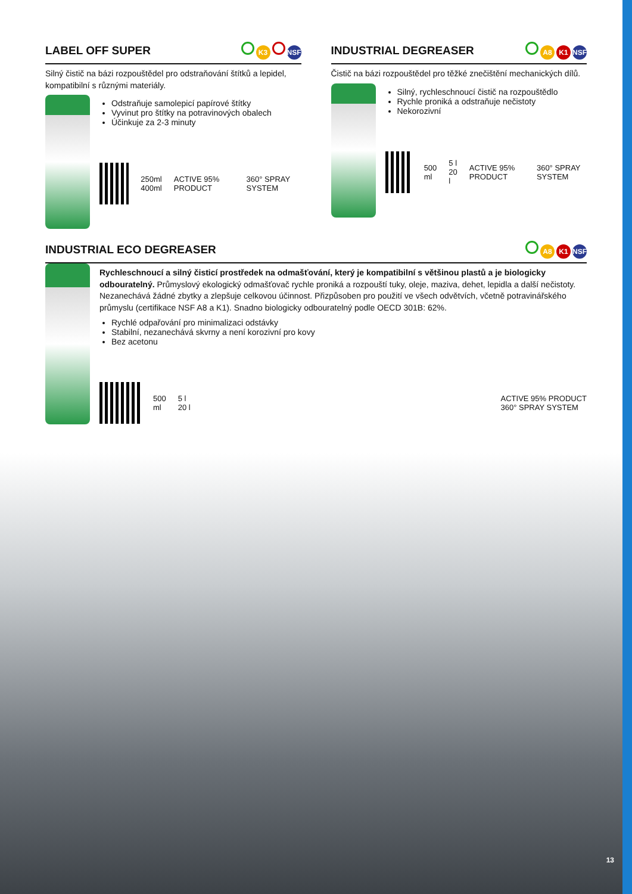LABEL OFF SUPER K3 NSF
Silný čistič na bázi rozpouštědel pro odstraňování štítků a lepidel, kompatibilní s různými materiály.
Odstraňuje samolepicí papírové štítky
Vyvinut pro štítky na potravinových obalech
Účinkuje za 2-3 minuty
250ml
400ml ACTIVE 95% PRODUCT 360° SPRAY SYSTEM
INDUSTRIAL DEGREASER A8 K1 NSF
Čistič na bázi rozpouštědel pro těžké znečištění mechanických dílů.
Silný, rychleschnoucí čistič na rozpouštědlo
Rychle proniká a odstraňuje nečistoty
Nekorozivní
500
ml 5 l
20 l ACTIVE 95% PRODUCT 360° SPRAY SYSTEM
INDUSTRIAL ECO DEGREASER A8 K1 NSF
Rychleschnoucí a silný čisticí prostředek na odmašťování, který je kompatibilní s většinou plastů a je biologicky odbouratelný. Průmyslový ekologický odmašťovač rychle proniká a rozpouští tuky, oleje, maziva, dehet, lepidla a další nečistoty. Nezanechává žádné zbytky a zlepšuje celkovou účinnost. Přizpůsoben pro použití ve všech odvětvích, včetně potravinářského průmyslu (certifikace NSF A8 a K1). Snadno biologicky odbouratelný podle OECD 301B: 62%.
Rychlé odpařování pro minimalizaci odstávky
Stabilní, nezanechává skvrny a není korozivní pro kovy
Bez acetonu
500
ml 5 l
20 l ACTIVE 95% PRODUCT
360° SPRAY SYSTEM
13